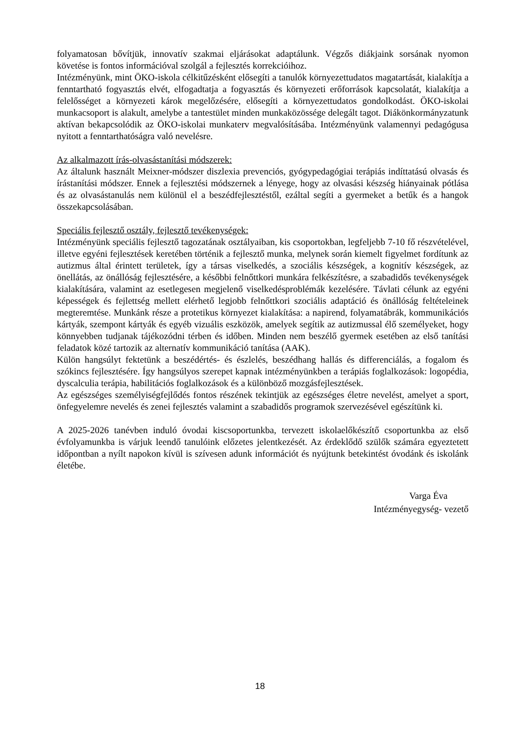folyamatosan bővítjük, innovatív szakmai eljárásokat adaptálunk. Végzős diákjaink sorsának nyomon követése is fontos információval szolgál a fejlesztés korrekcióihoz.
Intézményünk, mint ÖKO-iskola célkitűzésként elősegíti a tanulók környezettudatos magatartását, kialakítja a fenntartható fogyasztás elvét, elfogadtatja a fogyasztás és környezeti erőforrások kapcsolatát, kialakítja a felelősséget a környezeti károk megelőzésére, elősegíti a környezettudatos gondolkodást. ÖKO-iskolai munkacsoport is alakult, amelybe a tantestület minden munkaközössége delegált tagot. Diákönkormányzatunk aktívan bekapcsolódik az ÖKO-iskolai munkaterv megvalósításába. Intézményünk valamennyi pedagógusa nyitott a fenntarthatóságra való nevelésre.
Az alkalmazott írás-olvasástanítási módszerek:
Az általunk használt Meixner-módszer diszlexia prevenciós, gyógypedagógiai terápiás indíttatású olvasás és írástanítási módszer. Ennek a fejlesztési módszernek a lényege, hogy az olvasási készség hiányainak pótlása és az olvasástanulás nem különül el a beszédfejlesztéstől, ezáltal segíti a gyermeket a betűk és a hangok összekapcsolásában.
Speciális fejlesztő osztály, fejlesztő tevékenységek:
Intézményünk speciális fejlesztő tagozatának osztályaiban, kis csoportokban, legfeljebb 7-10 fő részvételével, illetve egyéni fejlesztések keretében történik a fejlesztő munka, melynek során kiemelt figyelmet fordítunk az autizmus által érintett területek, így a társas viselkedés, a szociális készségek, a kognitív készségek, az önellátás, az önállóság fejlesztésére, a későbbi felnőttkori munkára felkészítésre, a szabadidős tevékenységek kialakítására, valamint az esetlegesen megjelenő viselkedésproblémák kezelésére. Távlati célunk az egyéni képességek és fejlettség mellett elérhető legjobb felnőttkori szociális adaptáció és önállóság feltételeinek megteremtése. Munkánk része a protetikus környezet kialakítása: a napirend, folyamatábrák, kommunikációs kártyák, szempont kártyák és egyéb vizuális eszközök, amelyek segítik az autizmussal élő személyeket, hogy könnyebben tudjanak tájékozódni térben és időben. Minden nem beszélő gyermek esetében az első tanítási feladatok közé tartozik az alternatív kommunikáció tanítása (AAK).
Külön hangsúlyt fektetünk a beszédértés- és észlelés, beszédhang hallás és differenciálás, a fogalom és szókincs fejlesztésére. Így hangsúlyos szerepet kapnak intézményünkben a terápiás foglalkozások: logopédia, dyscalculia terápia, habilitációs foglalkozások és a különböző mozgásfejlesztések.
Az egészséges személyiségfejlődés fontos részének tekintjük az egészséges életre nevelést, amelyet a sport, önfegyelemre nevelés és zenei fejlesztés valamint a szabadidős programok szervezésével egészítünk ki.
A 2025-2026 tanévben induló óvodai kiscsoportunkba, tervezett iskolaelőkészítő csoportunkba az első évfolyamunkba is várjuk leendő tanulóink előzetes jelentkezését. Az érdeklődő szülők számára egyeztetett időpontban a nyílt napokon kívül is szívesen adunk információt és nyújtunk betekintést óvodánk és iskolánk életébe.
Varga Éva
Intézményegység- vezető
18